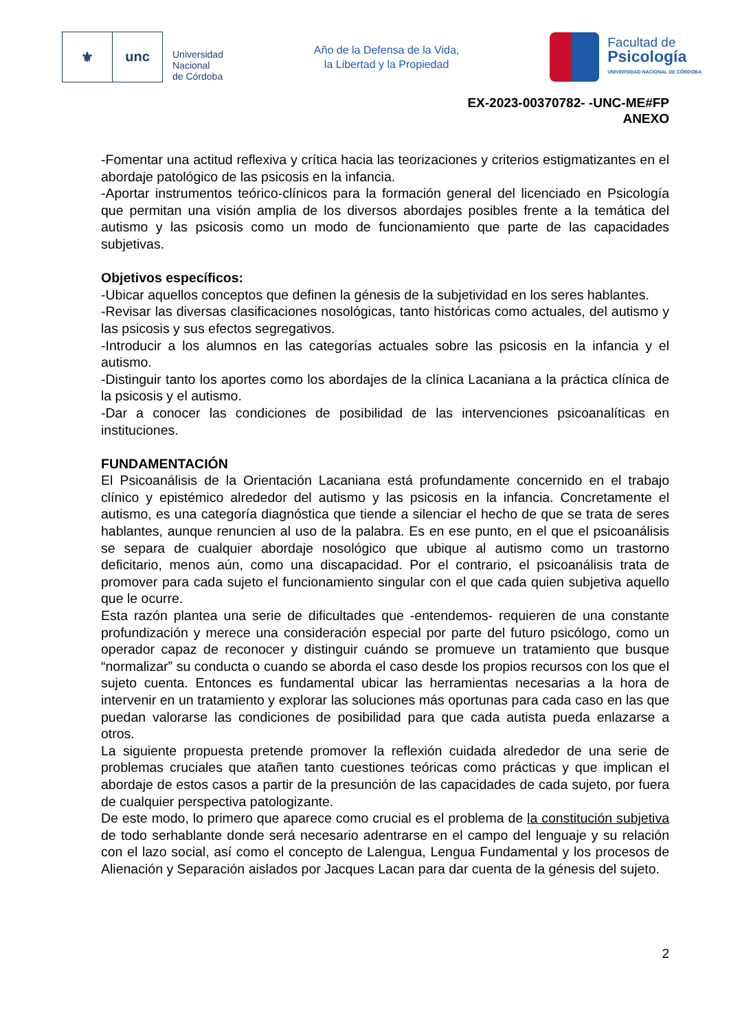⚜ unc
Universidad
Nacional
de Córdoba
Año de la Defensa de la Vida,
la Libertad y la Propiedad
Facultad de
Psicología
UNIVERSIDAD NACIONAL DE CÓRDOBA
EX-2023-00370782- -UNC-ME#FP
ANEXO
-Fomentar una actitud reflexiva y crítica hacia las teorizaciones y criterios estigmatizantes en el abordaje patológico de las psicosis en la infancia.
-Aportar instrumentos teórico-clínicos para la formación general del licenciado en Psicología que permitan una visión amplia de los diversos abordajes posibles frente a la temática del autismo y las psicosis como un modo de funcionamiento que parte de las capacidades subjetivas.
Objetivos específicos:
-Ubicar aquellos conceptos que definen la génesis de la subjetividad en los seres hablantes.
-Revisar las diversas clasificaciones nosológicas, tanto históricas como actuales, del autismo y las psicosis y sus efectos segregativos.
-Introducir a los alumnos en las categorías actuales sobre las psicosis en la infancia y el autismo.
-Distinguir tanto los aportes como los abordajes de la clínica Lacaniana a la práctica clínica de la psicosis y el autismo.
-Dar a conocer las condiciones de posibilidad de las intervenciones psicoanalíticas en instituciones.
FUNDAMENTACIÓN
El Psicoanálisis de la Orientación Lacaniana está profundamente concernido en el trabajo clínico y epistémico alrededor del autismo y las psicosis en la infancia. Concretamente el autismo, es una categoría diagnóstica que tiende a silenciar el hecho de que se trata de seres hablantes, aunque renuncien al uso de la palabra. Es en ese punto, en el que el psicoanálisis se separa de cualquier abordaje nosológico que ubique al autismo como un trastorno deficitario, menos aún, como una discapacidad. Por el contrario, el psicoanálisis trata de promover para cada sujeto el funcionamiento singular con el que cada quien subjetiva aquello que le ocurre.
Esta razón plantea una serie de dificultades que -entendemos- requieren de una constante profundización y merece una consideración especial por parte del futuro psicólogo, como un operador capaz de reconocer y distinguir cuándo se promueve un tratamiento que busque “normalizar” su conducta o cuando se aborda el caso desde los propios recursos con los que el sujeto cuenta. Entonces es fundamental ubicar las herramientas necesarias a la hora de intervenir en un tratamiento y explorar las soluciones más oportunas para cada caso en las que puedan valorarse las condiciones de posibilidad para que cada autista pueda enlazarse a otros.
La siguiente propuesta pretende promover la reflexión cuidada alrededor de una serie de problemas cruciales que atañen tanto cuestiones teóricas como prácticas y que implican el abordaje de estos casos a partir de la presunción de las capacidades de cada sujeto, por fuera de cualquier perspectiva patologizante.
De este modo, lo primero que aparece como crucial es el problema de la constitución subjetiva de todo serhablante donde será necesario adentrarse en el campo del lenguaje y su relación con el lazo social, así como el concepto de Lalengua, Lengua Fundamental y los procesos de Alienación y Separación aislados por Jacques Lacan para dar cuenta de la génesis del sujeto.
2